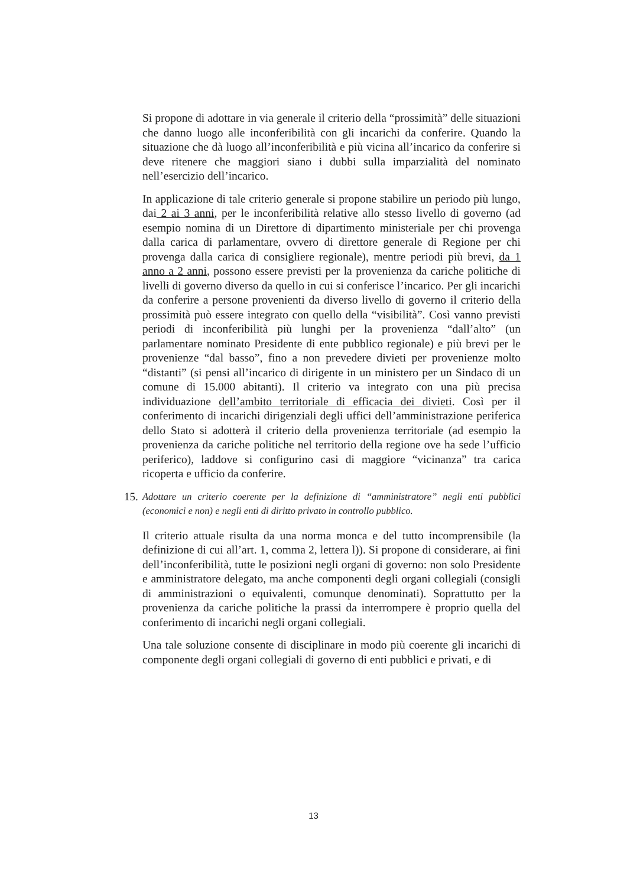Si propone di adottare in via generale il criterio della “prossimità” delle situazioni che danno luogo alle inconferibilità con gli incarichi da conferire. Quando la situazione che dà luogo all’inconferibilità e più vicina all’incarico da conferire si deve ritenere che maggiori siano i dubbi sulla imparzialità del nominato nell’esercizio dell’incarico.
In applicazione di tale criterio generale si propone stabilire un periodo più lungo, dai 2 ai 3 anni, per le inconferibilità relative allo stesso livello di governo (ad esempio nomina di un Direttore di dipartimento ministeriale per chi provenga dalla carica di parlamentare, ovvero di direttore generale di Regione per chi provenga dalla carica di consigliere regionale), mentre periodi più brevi, da 1 anno a 2 anni, possono essere previsti per la provenienza da cariche politiche di livelli di governo diverso da quello in cui si conferisce l’incarico. Per gli incarichi da conferire a persone provenienti da diverso livello di governo il criterio della prossimità può essere integrato con quello della “visibilità”. Così vanno previsti periodi di inconferibilità più lunghi per la provenienza “dall’alto” (un parlamentare nominato Presidente di ente pubblico regionale) e più brevi per le provenienze “dal basso”, fino a non prevedere divieti per provenienze molto “distanti” (si pensi all’incarico di dirigente in un ministero per un Sindaco di un comune di 15.000 abitanti). Il criterio va integrato con una più precisa individuazione dell’ambito territoriale di efficacia dei divieti. Così per il conferimento di incarichi dirigenziali degli uffici dell’amministrazione periferica dello Stato si adotterà il criterio della provenienza territoriale (ad esempio la provenienza da cariche politiche nel territorio della regione ove ha sede l’ufficio periferico), laddove si configurino casi di maggiore “vicinanza” tra carica ricoperta e ufficio da conferire.
15. Adottare un criterio coerente per la definizione di “amministratore” negli enti pubblici (economici e non) e negli enti di diritto privato in controllo pubblico.
Il criterio attuale risulta da una norma monca e del tutto incomprensibile (la definizione di cui all’art. 1, comma 2, lettera l)). Si propone di considerare, ai fini dell’inconferibilità, tutte le posizioni negli organi di governo: non solo Presidente e amministratore delegato, ma anche componenti degli organi collegiali (consigli di amministrazioni o equivalenti, comunque denominati). Soprattutto per la provenienza da cariche politiche la prassi da interrompere è proprio quella del conferimento di incarichi negli organi collegiali.
Una tale soluzione consente di disciplinare in modo più coerente gli incarichi di componente degli organi collegiali di governo di enti pubblici e privati, e di
13